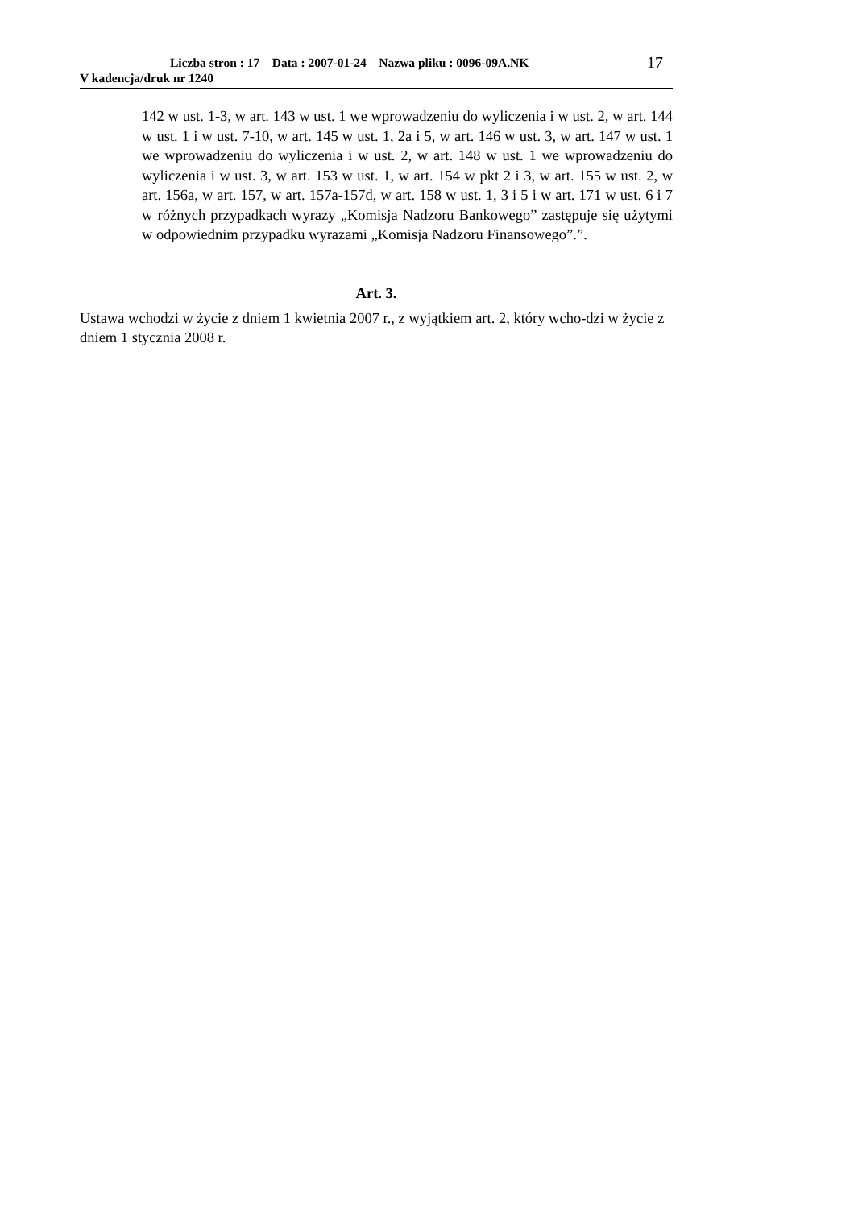Liczba stron : 17 Data : 2007-01-24 Nazwa pliku : 0096-09A.NK
V kadencja/druk nr 1240
17
142 w ust. 1-3, w art. 143 w ust. 1 we wprowadzeniu do wyliczenia i w ust. 2, w art. 144 w ust. 1 i w ust. 7-10, w art. 145 w ust. 1, 2a i 5, w art. 146 w ust. 3, w art. 147 w ust. 1 we wprowadzeniu do wyliczenia i w ust. 2, w art. 148 w ust. 1 we wprowadzeniu do wyliczenia i w ust. 3, w art. 153 w ust. 1, w art. 154 w pkt 2 i 3, w art. 155 w ust. 2, w art. 156a, w art. 157, w art. 157a-157d, w art. 158 w ust. 1, 3 i 5 i w art. 171 w ust. 6 i 7 w różnych przypadkach wyrazy „Komisja Nadzoru Bankowego” zastępuje się użytymi w odpowiednim przypadku wyrazami „Komisja Nadzoru Finansowego”.”.
Art. 3.
Ustawa wchodzi w życie z dniem 1 kwietnia 2007 r., z wyjątkiem art. 2, który wcho-dzi w życie z dniem 1 stycznia 2008 r.